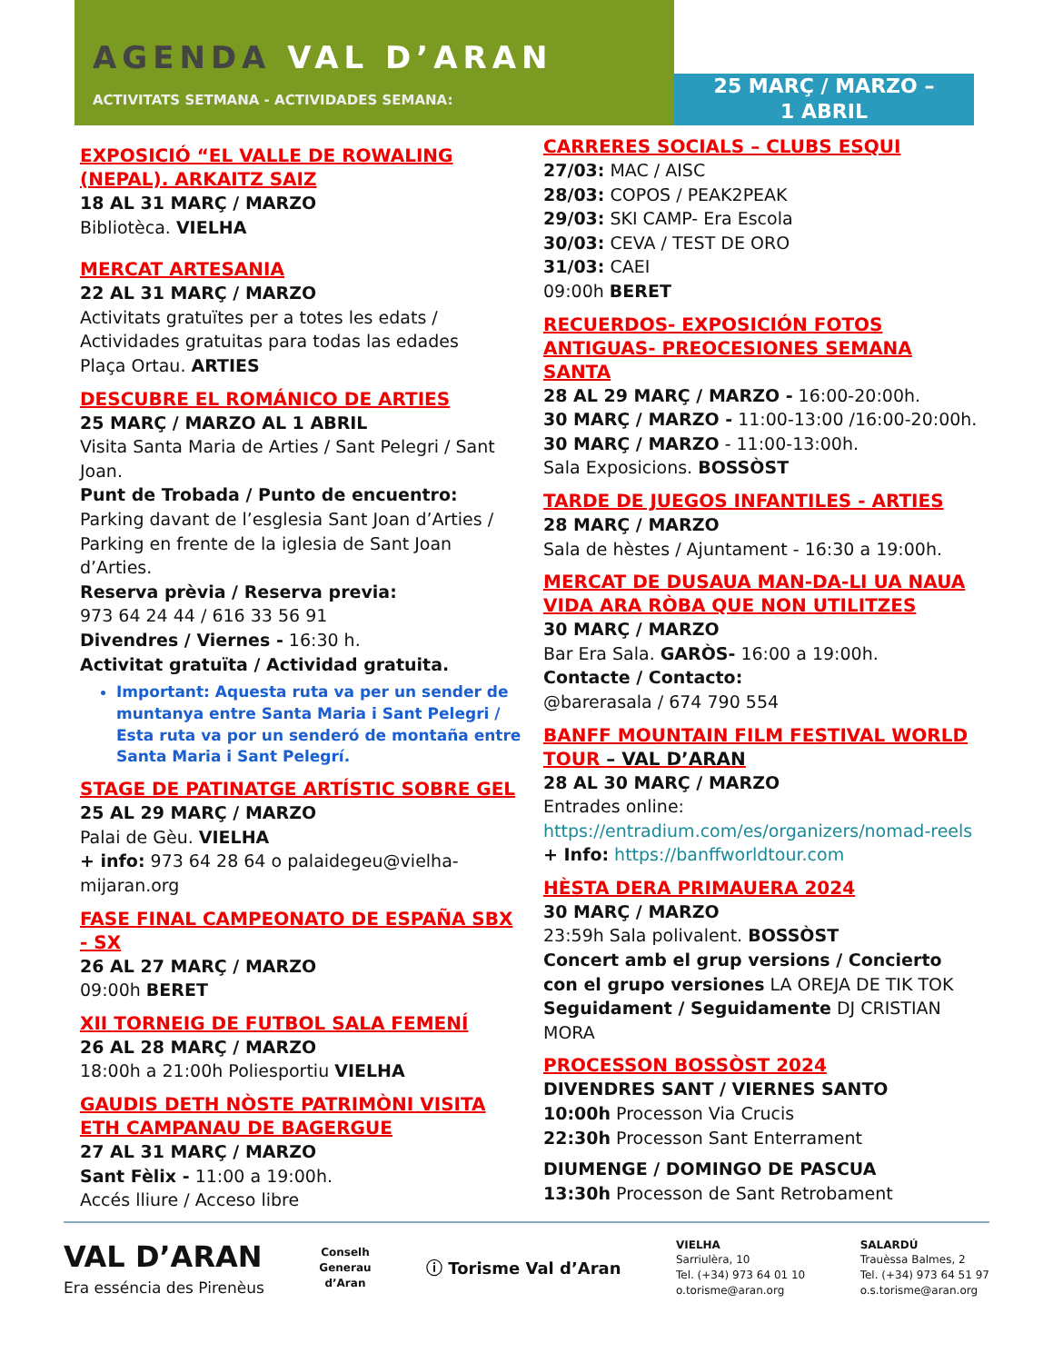AGENDA VAL D’ARAN
ACTIVITATS SETMANA - ACTIVIDADES SEMANA:
25 MARÇ / MARZO –
1 ABRIL
EXPOSICIÓ “EL VALLE DE ROWALING (NEPAL). ARKAITZ SAIZ
18 AL 31 MARÇ / MARZO
Bibliotèca. VIELHA
MERCAT ARTESANIA
22 AL 31 MARÇ / MARZO
Activitats gratuïtes per a totes les edats / Actividades gratuitas para todas las edades
Plaça Ortau. ARTIES
DESCUBRE EL ROMÁNICO DE ARTIES
25 MARÇ / MARZO AL 1 ABRIL
Visita Santa Maria de Arties / Sant Pelegri / Sant Joan.
Punt de Trobada / Punto de encuentro:
Parking davant de l’esglesia Sant Joan d’Arties / Parking en frente de la iglesia de Sant Joan d’Arties.
Reserva prèvia / Reserva previa:
973 64 24 44 / 616 33 56 91
Divendres / Viernes - 16:30 h.
Activitat gratuïta / Actividad gratuita.
Important: Aquesta ruta va per un sender de muntanya entre Santa Maria i Sant Pelegri / Esta ruta va por un senderó de montaña entre Santa Maria i Sant Pelegrí.
STAGE DE PATINATGE ARTÍSTIC SOBRE GEL
25 AL 29 MARÇ / MARZO
Palai de Gèu. VIELHA
+ info: 973 64 28 64 o palaidegeu@vielha-mijaran.org
FASE FINAL CAMPEONATO DE ESPAÑA SBX - SX
26 AL 27 MARÇ / MARZO
09:00h BERET
XII TORNEIG DE FUTBOL SALA FEMENÍ
26 AL 28 MARÇ / MARZO
18:00h a 21:00h Poliesportiu VIELHA
GAUDIS DETH NÒSTE PATRIMÒNI VISITA ETH CAMPANAU DE BAGERGUE
27 AL 31 MARÇ / MARZO
Sant Fèlix - 11:00 a 19:00h.
Accés lliure / Acceso libre
CARRERES SOCIALS – CLUBS ESQUI
27/03: MAC / AISC
28/03: COPOS / PEAK2PEAK
29/03: SKI CAMP- Era Escola
30/03: CEVA / TEST DE ORO
31/03: CAEI
09:00h BERET
RECUERDOS- EXPOSICIÓN FOTOS ANTIGUAS- PREOCESIONES SEMANA SANTA
28 AL 29 MARÇ / MARZO - 16:00-20:00h.
30 MARÇ / MARZO - 11:00-13:00 /16:00-20:00h.
30 MARÇ / MARZO - 11:00-13:00h.
Sala Exposicions. BOSSÒST
TARDE DE JUEGOS INFANTILES - ARTIES
28 MARÇ / MARZO
Sala de hèstes / Ajuntament - 16:30 a 19:00h.
MERCAT DE DUSAUA MAN-DA-LI UA NAUA VIDA ARA RÒBA QUE NON UTILITZES
30 MARÇ / MARZO
Bar Era Sala. GARÒS- 16:00 a 19:00h.
Contacte / Contacto:
@barerasala / 674 790 554
BANFF MOUNTAIN FILM FESTIVAL WORLD TOUR – VAL D’ARAN
28 AL 30 MARÇ / MARZO
Entrades online:
https://entradium.com/es/organizers/nomad-reels
+ Info: https://banffworldtour.com
HÈSTA DERA PRIMAUERA 2024
30 MARÇ / MARZO
23:59h Sala polivalent. BOSSÒST
Concert amb el grup versions / Concierto con el grupo versiones LA OREJA DE TIK TOK Seguidament / Seguidamente DJ CRISTIAN MORA
PROCESSON BOSSÒST 2024
DIVENDRES SANT / VIERNES SANTO
10:00h Processon Via Crucis
22:30h Processon Sant Enterrament
DIUMENGE / DOMINGO DE PASCUA
13:30h Processon de Sant Retrobament
VAL D’ARAN
Era esséncia des Pirenèus
Conselh
Generau
d’Aran
ⓘ Torisme Val d’Aran
VIELHA
Sarriulèra, 10
Tel. (+34) 973 64 01 10
o.torisme@aran.org
SALARDÚ
Trauèssa Balmes, 2
Tel. (+34) 973 64 51 97
o.s.torisme@aran.org